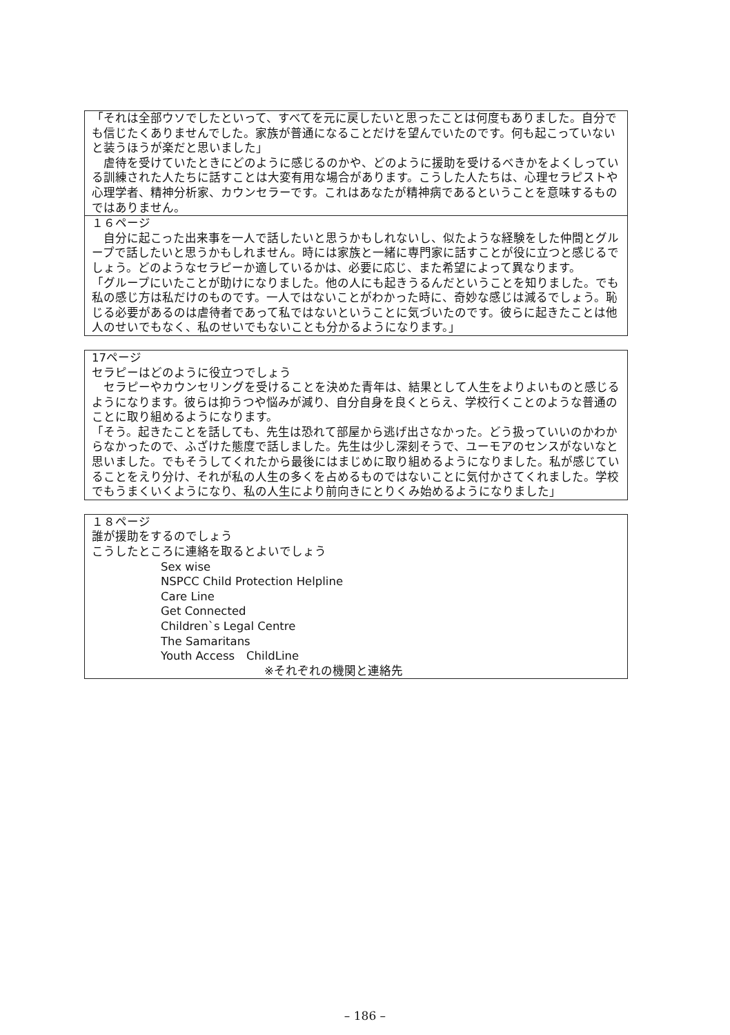「それは全部ウソでしたといって、すべてを元に戻したいと思ったことは何度もありました。自分でも信じたくありませんでした。家族が普通になることだけを望んでいたのです。何も起こっていないと装うほうが楽だと思いました」
　虐待を受けていたときにどのように感じるのかや、どのように援助を受けるべきかをよくしっている訓練された人たちに話すことは大変有用な場合があります。こうした人たちは、心理セラピストや心理学者、精神分析家、カウンセラーです。これはあなたが精神病であるということを意味するものではありません。
１６ページ
　自分に起こった出来事を一人で話したいと思うかもしれないし、似たような経験をした仲間とグループで話したいと思うかもしれません。時には家族と一緒に専門家に話すことが役に立つと感じるでしょう。どのようなセラピーか適しているかは、必要に応じ、また希望によって異なります。
「グループにいたことが助けになりました。他の人にも起きうるんだということを知りました。でも私の感じ方は私だけのものです。一人ではないことがわかった時に、奇妙な感じは減るでしょう。恥じる必要があるのは虐待者であって私ではないということに気づいたのです。彼らに起きたことは他人のせいでもなく、私のせいでもないことも分かるようになります。」
17ページ
セラピーはどのように役立つでしょう
　セラピーやカウンセリングを受けることを決めた青年は、結果として人生をよりよいものと感じるようになります。彼らは抑うつや悩みが減り、自分自身を良くとらえ、学校行くことのような普通のことに取り組めるようになります。
「そう。起きたことを話しても、先生は恐れて部屋から逃げ出さなかった。どう扱っていいのかわからなかったので、ふざけた態度で話しました。先生は少し深刻そうで、ユーモアのセンスがないなと思いました。でもそうしてくれたから最後にはまじめに取り組めるようになりました。私が感じていることをえり分け、それが私の人生の多くを占めるものではないことに気付かさてくれました。学校でもうまくいくようになり、私の人生により前向きにとりくみ始めるようになりました」
１８ページ
誰が援助をするのでしょう
こうしたところに連絡を取るとよいでしょう
Sex wise
NSPCC Child Protection Helpline
Care Line
Get Connected
Children`s Legal Centre
The Samaritans
Youth Access　ChildLine
※それぞれの機関と連絡先
– 186 –